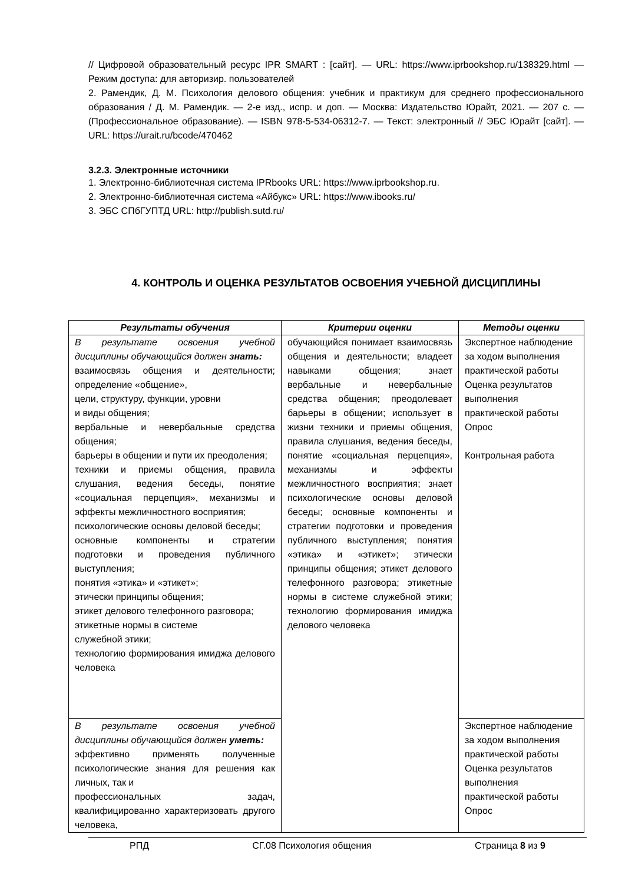// Цифровой образовательный ресурс IPR SMART : [сайт]. — URL: https://www.iprbookshop.ru/138329.html — Режим доступа: для авторизир. пользователей
2. Рамендик, Д. М. Психология делового общения: учебник и практикум для среднего профессионального образования / Д. М. Рамендик. — 2-е изд., испр. и доп. — Москва: Издательство Юрайт, 2021. — 207 с. — (Профессиональное образование). — ISBN 978-5-534-06312-7. — Текст: электронный // ЭБС Юрайт [сайт]. — URL: https://urait.ru/bcode/470462
3.2.3. Электронные источники
1. Электронно-библиотечная система IPRbooks URL: https://www.iprbookshop.ru.
2. Электронно-библиотечная система «Айбукс» URL: https://www.ibooks.ru/
3. ЭБС СПбГУПТД URL: http://publish.sutd.ru/
4. КОНТРОЛЬ И ОЦЕНКА РЕЗУЛЬТАТОВ ОСВОЕНИЯ УЧЕБНОЙ ДИСЦИПЛИНЫ
| Результаты обучения | Критерии оценки | Методы оценки |
| --- | --- | --- |
| В результате освоения учебной дисциплины обучающийся должен знать: взаимосвязь общения и деятельности; определение «общение», цели, структуру, функции, уровни и виды общения; вербальные и невербальные средства общения; барьеры в общении и пути их преодоления; техники и приемы общения, правила слушания, ведения беседы, понятие «социальная перцепция», механизмы и эффекты межличностного восприятия; психологические основы деловой беседы; основные компоненты и стратегии подготовки и проведения публичного выступления; понятия «этика» и «этикет»; этически принципы общения; этикет делового телефонного разговора; этикетные нормы в системе служебной этики; технологию формирования имиджа делового человека | обучающийся понимает взаимосвязь общения и деятельности; владеет навыками общения; знает вербальные и невербальные средства общения; преодолевает барьеры в общении; использует в жизни техники и приемы общения, правила слушания, ведения беседы, понятие «социальная перцепция», механизмы и эффекты межличностного восприятия; знает психологические основы деловой беседы; основные компоненты и стратегии подготовки и проведения публичного выступления; понятия «этика» и «этикет»; этически принципы общения; этикет делового телефонного разговора; этикетные нормы в системе служебной этики; технологию формирования имиджа делового человека | Экспертное наблюдение за ходом выполнения практической работы Оценка результатов выполнения практической работы Опрос Контрольная работа |
| В результате освоения учебной дисциплины обучающийся должен уметь: эффективно применять полученные психологические знания для решения как личных, так и профессиональных задач, квалифицированно характеризовать другого человека, | | Экспертное наблюдение за ходом выполнения практической работы Оценка результатов выполнения практической работы Опрос |
РПД СГ.08 Психология общения Страница 8 из 9